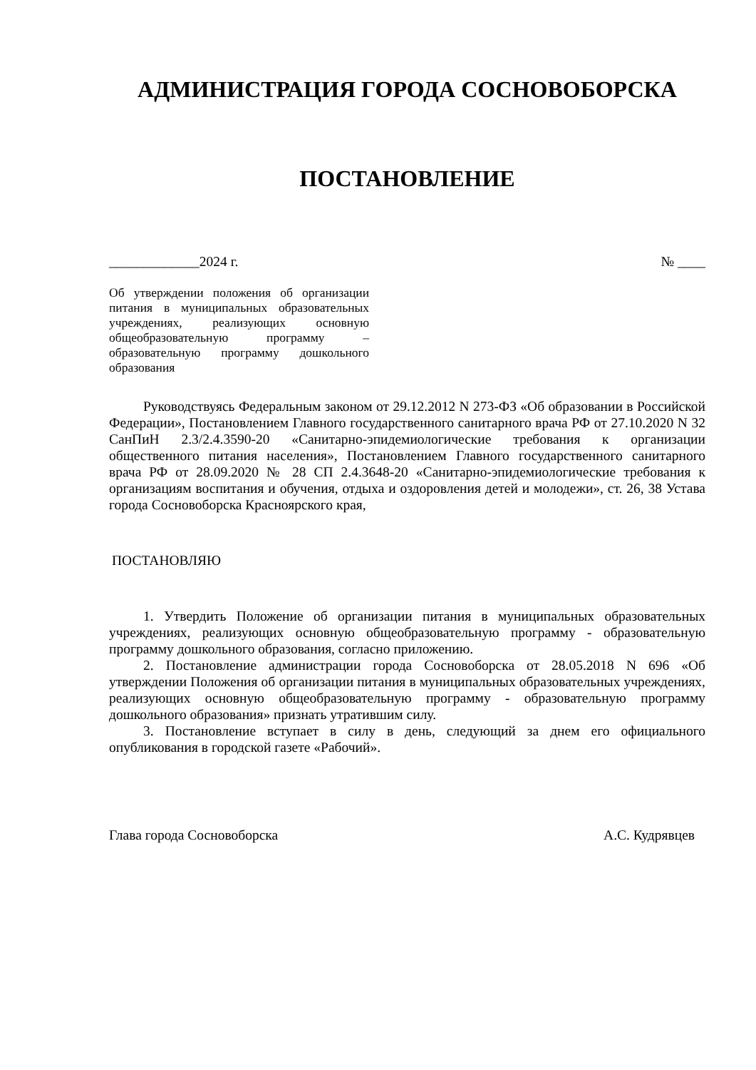АДМИНИСТРАЦИЯ ГОРОДА СОСНОВОБОРСКА
ПОСТАНОВЛЕНИЕ
_____________2024 г. № ____
Об утверждении положения об организации питания в муниципальных образовательных учреждениях, реализующих основную общеобразовательную программу – образовательную программу дошкольного образования
Руководствуясь Федеральным законом от 29.12.2012 N 273-ФЗ «Об образовании в Российской Федерации», Постановлением Главного государственного санитарного врача РФ от 27.10.2020 N 32 СанПиН 2.3/2.4.3590-20 «Санитарно-эпидемиологические требования к организации общественного питания населения», Постановлением Главного государственного санитарного врача РФ от 28.09.2020 № 28 СП 2.4.3648-20 «Санитарно-эпидемиологические требования к организациям воспитания и обучения, отдыха и оздоровления детей и молодежи», ст. 26, 38 Устава города Сосновоборска Красноярского края,
ПОСТАНОВЛЯЮ
1. Утвердить Положение об организации питания в муниципальных образовательных учреждениях, реализующих основную общеобразовательную программу - образовательную программу дошкольного образования, согласно приложению.
2. Постановление администрации города Сосновоборска от 28.05.2018 N 696 «Об утверждении Положения об организации питания в муниципальных образовательных учреждениях, реализующих основную общеобразовательную программу - образовательную программу дошкольного образования» признать утратившим силу.
3. Постановление вступает в силу в день, следующий за днем его официального опубликования в городской газете «Рабочий».
Глава города Сосновоборска А.С. Кудрявцев